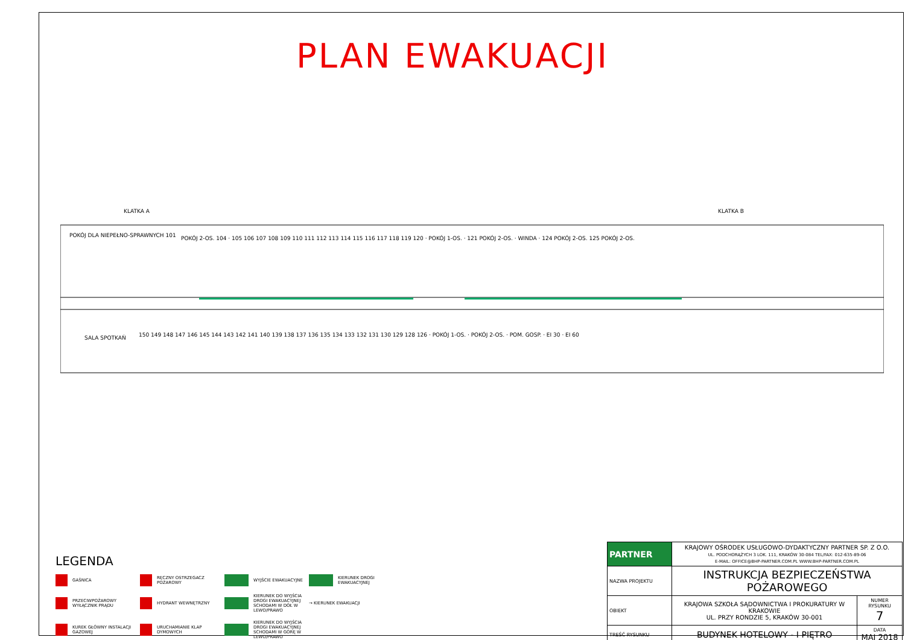PLAN EWAKUACJI
KLATKA A KLATKA B
POKÓJ DLA NIEPEŁNO-SPRAWNYCH 101
SALA SPOTKAŃ
POKÓJ 2-OS. 104 · 105 106 107 108 109 110 111 112 113 114 115 116 117 118 119 120 · POKÓJ 1-OS. · 121 POKÓJ 2-OS. · WINDA · 124 POKÓJ 2-OS. 125 POKÓJ 2-OS.
150 149 148 147 146 145 144 143 142 141 140 139 138 137 136 135 134 133 132 131 130 129 128 126 · POKÓJ 1-OS. · POKÓJ 2-OS. · POM. GOSP. · EI 30 · EI 60
LEGENDA
GAŚNICA
RĘCZNY OSTRZEGACZ POŻAROWY
WYJŚCIE EWAKUACYJNE
KIERUNEK DROGI EWAKUACYJNEJ
PRZECIWPOŻAROWY WYŁĄCZNIK PRĄDU
HYDRANT WEWNĘTRZNY
KIERUNEK DO WYJŚCIA DROGI EWAKUACYJNEJ SCHODAMI W DÓŁ W LEWO/PRAWO
→ KIERUNEK EWAKUACJI
KUREK GŁÓWNY INSTALACJI GAZOWEJ
URUCHAMIANIE KLAP DYMOWYCH
KIERUNEK DO WYJŚCIA DROGI EWAKUACYJNEJ SCHODAMI W GÓRĘ W LEWO/PRAWO
| PARTNER | KRAJOWY OŚRODEK USŁUGOWO-DYDAKTYCZNY PARTNER SP. Z O.O. UL. PODCHORĄŻYCH 3 LOK. 111, KRAKÓW 30-084 TEL/FAX: 012-635-89-06 E-MAIL: OFFICE@BHP-PARTNER.COM.PL WWW.BHP-PARTNER.COM.PL | |
| NAZWA PROJEKTU | INSTRUKCJA BEZPIECZEŃSTWA POŻAROWEGO | |
| OBIEKT | KRAJOWA SZKOŁA SĄDOWNICTWA I PROKURATURY W KRAKOWIE UL. PRZY RONDZIE 5, KRAKÓW 30-001 | NUMER RYSUNKU 7 |
| TREŚĆ RYSUNKU | BUDYNEK HOTELOWY - I PIĘTRO | DATA MAJ 2018 |